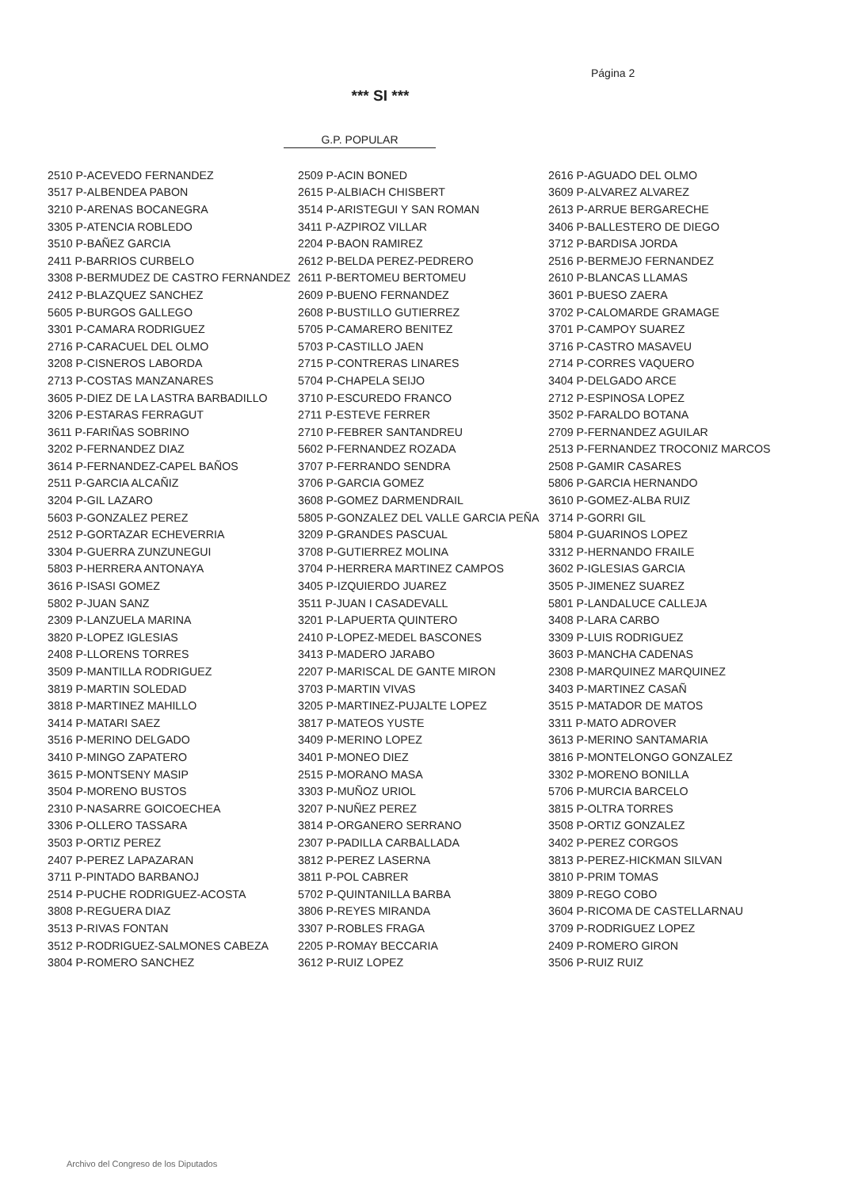Página 2
*** SI ***
G.P. POPULAR
| 2510 P-ACEVEDO FERNANDEZ | 2509 P-ACIN BONED | 2616 P-AGUADO DEL OLMO |
| 3517 P-ALBENDEA PABON | 2615 P-ALBIACH CHISBERT | 3609 P-ALVAREZ ALVAREZ |
| 3210 P-ARENAS BOCANEGRA | 3514 P-ARISTEGUI Y SAN ROMAN | 2613 P-ARRUE BERGARECHE |
| 3305 P-ATENCIA ROBLEDO | 3411 P-AZPIROZ VILLAR | 3406 P-BALLESTERO DE DIEGO |
| 3510 P-BAÑEZ GARCIA | 2204 P-BAON RAMIREZ | 3712 P-BARDISA JORDA |
| 2411 P-BARRIOS CURBELO | 2612 P-BELDA PEREZ-PEDRERO | 2516 P-BERMEJO FERNANDEZ |
| 3308 P-BERMUDEZ DE CASTRO FERNANDEZ | 2611 P-BERTOMEU BERTOMEU | 2610 P-BLANCAS LLAMAS |
| 2412 P-BLAZQUEZ SANCHEZ | 2609 P-BUENO FERNANDEZ | 3601 P-BUESO ZAERA |
| 5605 P-BURGOS GALLEGO | 2608 P-BUSTILLO GUTIERREZ | 3702 P-CALOMARDE GRAMAGE |
| 3301 P-CAMARA RODRIGUEZ | 5705 P-CAMARERO BENITEZ | 3701 P-CAMPOY SUAREZ |
| 2716 P-CARACUEL DEL OLMO | 5703 P-CASTILLO JAEN | 3716 P-CASTRO MASAVEU |
| 3208 P-CISNEROS LABORDA | 2715 P-CONTRERAS LINARES | 2714 P-CORRES VAQUERO |
| 2713 P-COSTAS MANZANARES | 5704 P-CHAPELA SEIJO | 3404 P-DELGADO ARCE |
| 3605 P-DIEZ DE LA LASTRA BARBADILLO | 3710 P-ESCUREDO FRANCO | 2712 P-ESPINOSA LOPEZ |
| 3206 P-ESTARAS FERRAGUT | 2711 P-ESTEVE FERRER | 3502 P-FARALDO BOTANA |
| 3611 P-FARIÑAS SOBRINO | 2710 P-FEBRER SANTANDREU | 2709 P-FERNANDEZ AGUILAR |
| 3202 P-FERNANDEZ DIAZ | 5602 P-FERNANDEZ ROZADA | 2513 P-FERNANDEZ TROCONIZ MARCOS |
| 3614 P-FERNANDEZ-CAPEL BAÑOS | 3707 P-FERRANDO SENDRA | 2508 P-GAMIR CASARES |
| 2511 P-GARCIA ALCAÑIZ | 3706 P-GARCIA GOMEZ | 5806 P-GARCIA HERNANDO |
| 3204 P-GIL LAZARO | 3608 P-GOMEZ DARMENDRAIL | 3610 P-GOMEZ-ALBA RUIZ |
| 5603 P-GONZALEZ PEREZ | 5805 P-GONZALEZ DEL VALLE GARCIA PEÑA | 3714 P-GORRI GIL |
| 2512 P-GORTAZAR ECHEVERRIA | 3209 P-GRANDES PASCUAL | 5804 P-GUARINOS LOPEZ |
| 3304 P-GUERRA ZUNZUNEGUI | 3708 P-GUTIERREZ MOLINA | 3312 P-HERNANDO FRAILE |
| 5803 P-HERRERA ANTONAYA | 3704 P-HERRERA MARTINEZ CAMPOS | 3602 P-IGLESIAS GARCIA |
| 3616 P-ISASI GOMEZ | 3405 P-IZQUIERDO JUAREZ | 3505 P-JIMENEZ SUAREZ |
| 5802 P-JUAN SANZ | 3511 P-JUAN I CASADEVALL | 5801 P-LANDALUCE CALLEJA |
| 2309 P-LANZUELA MARINA | 3201 P-LAPUERTA QUINTERO | 3408 P-LARA CARBO |
| 3820 P-LOPEZ IGLESIAS | 2410 P-LOPEZ-MEDEL BASCONES | 3309 P-LUIS RODRIGUEZ |
| 2408 P-LLORENS TORRES | 3413 P-MADERO JARABO | 3603 P-MANCHA CADENAS |
| 3509 P-MANTILLA RODRIGUEZ | 2207 P-MARISCAL DE GANTE MIRON | 2308 P-MARQUINEZ MARQUINEZ |
| 3819 P-MARTIN SOLEDAD | 3703 P-MARTIN VIVAS | 3403 P-MARTINEZ CASAÑ |
| 3818 P-MARTINEZ MAHILLO | 3205 P-MARTINEZ-PUJALTE LOPEZ | 3515 P-MATADOR DE MATOS |
| 3414 P-MATARI SAEZ | 3817 P-MATEOS YUSTE | 3311 P-MATO ADROVER |
| 3516 P-MERINO DELGADO | 3409 P-MERINO LOPEZ | 3613 P-MERINO SANTAMARIA |
| 3410 P-MINGO ZAPATERO | 3401 P-MONEO DIEZ | 3816 P-MONTELONGO GONZALEZ |
| 3615 P-MONTSENY MASIP | 2515 P-MORANO MASA | 3302 P-MORENO BONILLA |
| 3504 P-MORENO BUSTOS | 3303 P-MUÑOZ URIOL | 5706 P-MURCIA BARCELO |
| 2310 P-NASARRE GOICOECHEA | 3207 P-NUÑEZ PEREZ | 3815 P-OLTRA TORRES |
| 3306 P-OLLERO TASSARA | 3814 P-ORGANERO SERRANO | 3508 P-ORTIZ GONZALEZ |
| 3503 P-ORTIZ PEREZ | 2307 P-PADILLA CARBALLADA | 3402 P-PEREZ CORGOS |
| 2407 P-PEREZ LAPAZARAN | 3812 P-PEREZ LASERNA | 3813 P-PEREZ-HICKMAN SILVAN |
| 3711 P-PINTADO BARBANOJ | 3811 P-POL CABRER | 3810 P-PRIM TOMAS |
| 2514 P-PUCHE RODRIGUEZ-ACOSTA | 5702 P-QUINTANILLA BARBA | 3809 P-REGO COBO |
| 3808 P-REGUERA DIAZ | 3806 P-REYES MIRANDA | 3604 P-RICOMA DE CASTELLARNAU |
| 3513 P-RIVAS FONTAN | 3307 P-ROBLES FRAGA | 3709 P-RODRIGUEZ LOPEZ |
| 3512 P-RODRIGUEZ-SALMONES CABEZA | 2205 P-ROMAY BECCARIA | 2409 P-ROMERO GIRON |
| 3804 P-ROMERO SANCHEZ | 3612 P-RUIZ LOPEZ | 3506 P-RUIZ RUIZ |
Archivo del Congreso de los Diputados